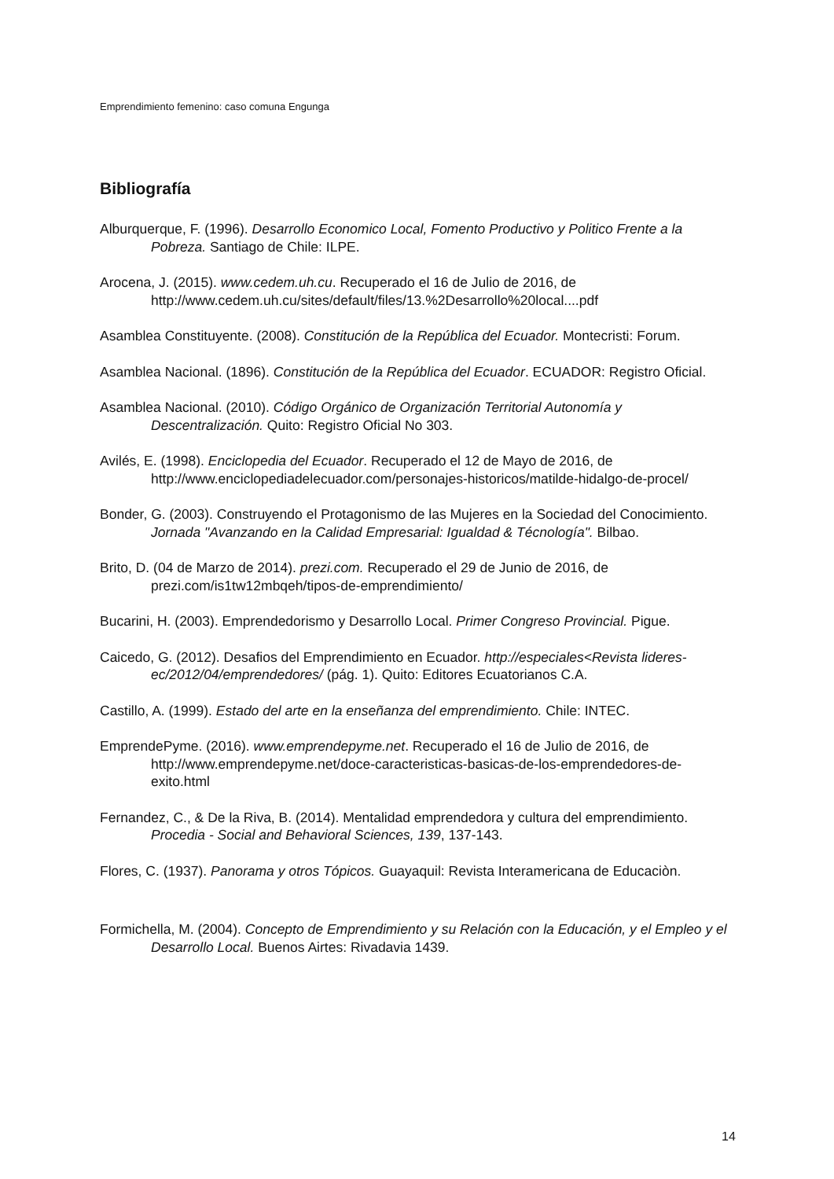Emprendimiento femenino: caso comuna Engunga
Bibliografía
Alburquerque, F. (1996). Desarrollo Economico Local, Fomento Productivo y Politico Frente a la Pobreza. Santiago de Chile: ILPE.
Arocena, J. (2015). www.cedem.uh.cu. Recuperado el 16 de Julio de 2016, de http://www.cedem.uh.cu/sites/default/files/13.%2Desarrollo%20local....pdf
Asamblea Constituyente. (2008). Constitución de la República del Ecuador. Montecristi: Forum.
Asamblea Nacional. (1896). Constitución de la República del Ecuador. ECUADOR: Registro Oficial.
Asamblea Nacional. (2010). Código Orgánico de Organización Territorial Autonomía y Descentralización. Quito: Registro Oficial No 303.
Avilés, E. (1998). Enciclopedia del Ecuador. Recuperado el 12 de Mayo de 2016, de http://www.enciclopediadelecuador.com/personajes-historicos/matilde-hidalgo-de-procel/
Bonder, G. (2003). Construyendo el Protagonismo de las Mujeres en la Sociedad del Conocimiento. Jornada "Avanzando en la Calidad Empresarial: Igualdad & Técnología". Bilbao.
Brito, D. (04 de Marzo de 2014). prezi.com. Recuperado el 29 de Junio de 2016, de prezi.com/is1tw12mbqeh/tipos-de-emprendimiento/
Bucarini, H. (2003). Emprendedorismo y Desarrollo Local. Primer Congreso Provincial. Pigue.
Caicedo, G. (2012). Desafios del Emprendimiento en Ecuador. http://especiales<Revista lideres-ec/2012/04/emprendedores/ (pág. 1). Quito: Editores Ecuatorianos C.A.
Castillo, A. (1999). Estado del arte en la enseñanza del emprendimiento. Chile: INTEC.
EmprendePyme. (2016). www.emprendepyme.net. Recuperado el 16 de Julio de 2016, de http://www.emprendepyme.net/doce-caracteristicas-basicas-de-los-emprendedores-de-exito.html
Fernandez, C., & De la Riva, B. (2014). Mentalidad emprendedora y cultura del emprendimiento. Procedia - Social and Behavioral Sciences, 139, 137-143.
Flores, C. (1937). Panorama y otros Tópicos. Guayaquil: Revista Interamericana de Educaciòn.
Formichella, M. (2004). Concepto de Emprendimiento y su Relación con la Educación, y el Empleo y el Desarrollo Local. Buenos Airtes: Rivadavia 1439.
14